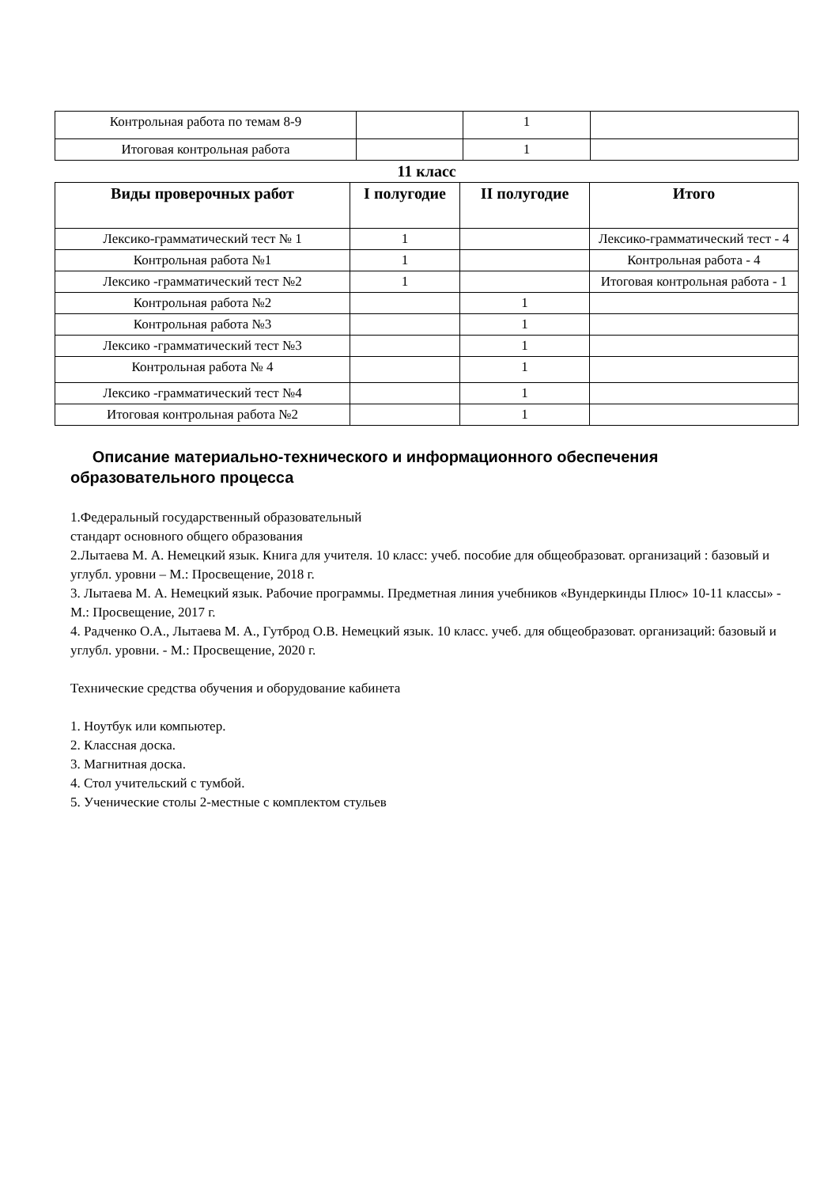| Контрольная работа по темам 8-9 | | 1 | |
| Итоговая контрольная работа | | 1 | |
11 класс
| Виды проверочных работ | I полугодие | II полугодие | Итого |
| --- | --- | --- | --- |
| Лексико-грамматический тест № 1 | 1 | | Лексико-грамматический тест - 4 |
| Контрольная работа №1 | 1 | | Контрольная работа - 4 |
| Лексико -грамматический тест №2 | 1 | | Итоговая контрольная работа - 1 |
| Контрольная работа №2 | | 1 | |
| Контрольная работа №3 | | 1 | |
| Лексико -грамматический тест №3 | | 1 | |
| Контрольная работа № 4 | | 1 | |
| Лексико -грамматический тест №4 | | 1 | |
| Итоговая контрольная работа №2 | | 1 | |
Описание материально-технического и информационного обеспечения образовательного процесса
1.Федеральный государственный образовательный
стандарт основного общего образования
2.Лытаева М. А. Немецкий язык. Книга для учителя. 10 класс: учеб. пособие для общеобразоват. организаций : базовый и углубл. уровни – М.: Просвещение, 2018 г.
3. Лытаева М. А. Немецкий язык. Рабочие программы. Предметная линия учебников «Вундеркинды Плюс» 10-11 классы» - М.: Просвещение, 2017 г.
4. Радченко О.А., Лытаева М. А., Гутброд О.В. Немецкий язык. 10 класс. учеб. для общеобразоват. организаций: базовый и углубл. уровни. - М.: Просвещение, 2020 г.
Технические средства обучения и оборудование кабинета
1. Ноутбук или компьютер.
2. Классная доска.
3. Магнитная доска.
4. Стол учительский с тумбой.
5. Ученические столы 2-местные с комплектом стульев